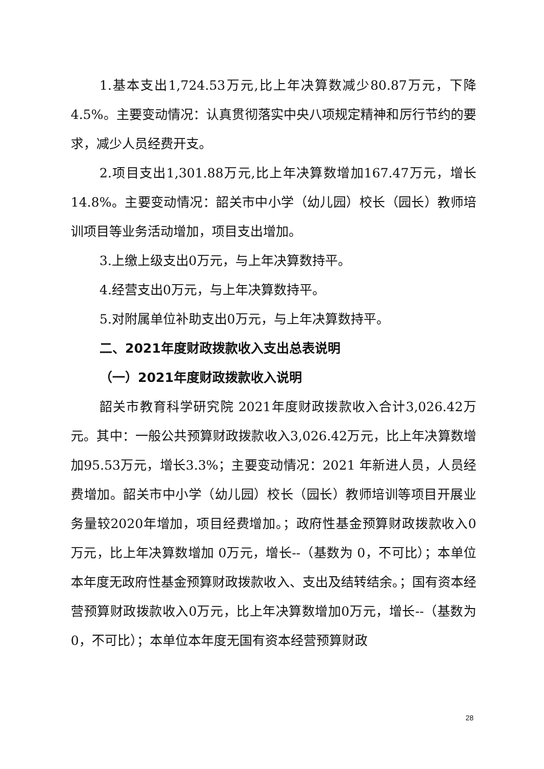1.基本支出1,724.53万元,比上年决算数减少80.87万元，下降 4.5%。主要变动情况：认真贯彻落实中央八项规定精神和厉行节约的要求，减少人员经费开支。
2.项目支出1,301.88万元,比上年决算数增加167.47万元，增长14.8%。主要变动情况：韶关市中小学（幼儿园）校长（园长）教师培训项目等业务活动增加，项目支出增加。
3.上缴上级支出0万元，与上年决算数持平。
4.经营支出0万元，与上年决算数持平。
5.对附属单位补助支出0万元，与上年决算数持平。
二、2021年度财政拨款收入支出总表说明
（一）2021年度财政拨款收入说明
韶关市教育科学研究院 2021年度财政拨款收入合计3,026.42万元。其中：一般公共预算财政拨款收入3,026.42万元，比上年决算数增加95.53万元，增长3.3%；主要变动情况：2021 年新进人员，人员经费增加。韶关市中小学（幼儿园）校长（园长）教师培训等项目开展业务量较2020年增加，项目经费增加。；政府性基金预算财政拨款收入0万元，比上年决算数增加 0万元，增长--（基数为 0，不可比）；本单位本年度无政府性基金预算财政拨款收入、支出及结转结余。；国有资本经营预算财政拨款收入0万元，比上年决算数增加0万元，增长--（基数为 0，不可比）；本单位本年度无国有资本经营预算财政
28